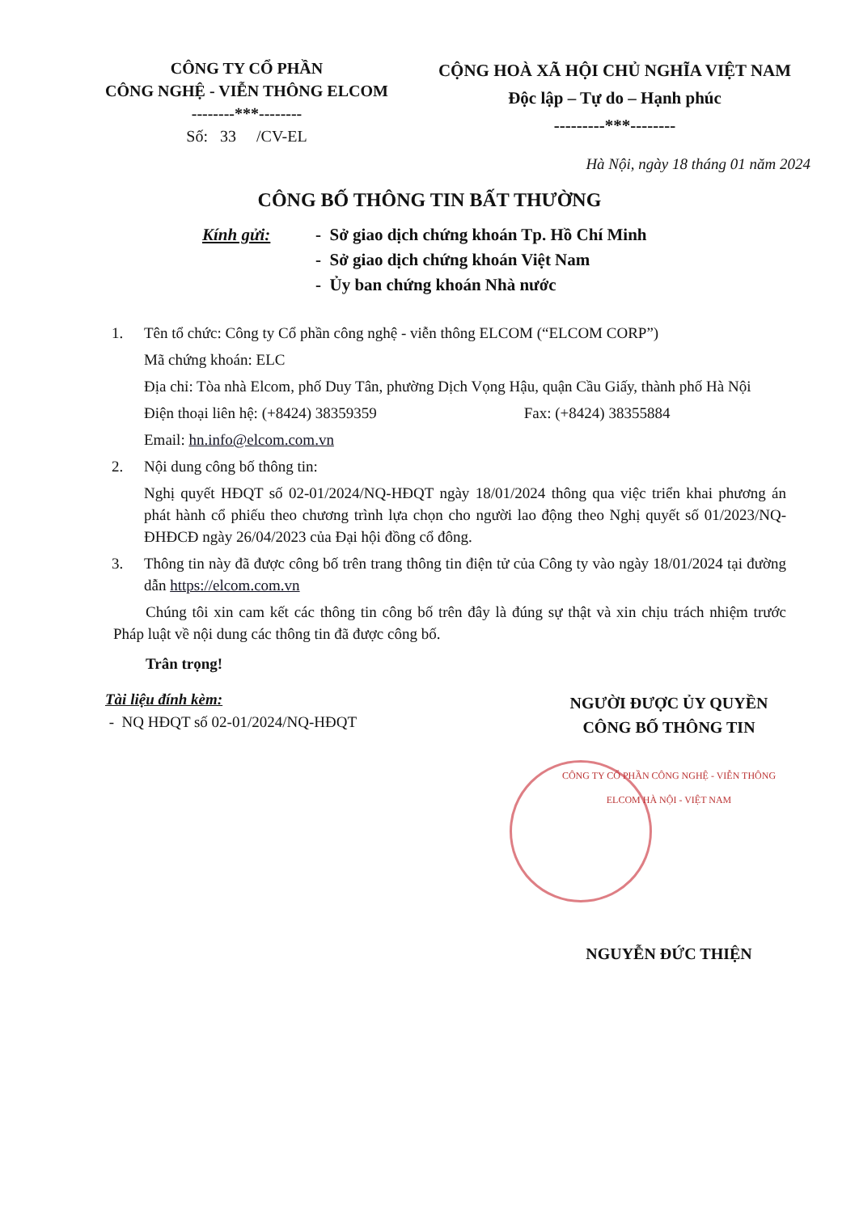CÔNG TY CỔ PHẦN
CÔNG NGHỆ - VIỄN THÔNG ELCOM
--------***--------
Số: 33 /CV-EL
CỘNG HOÀ XÃ HỘI CHỦ NGHĨA VIỆT NAM
Độc lập – Tự do – Hạnh phúc
---------***--------
Hà Nội, ngày 18 tháng 01 năm 2024
CÔNG BỐ THÔNG TIN BẤT THƯỜNG
Kính gửi: - Sở giao dịch chứng khoán Tp. Hồ Chí Minh
- Sở giao dịch chứng khoán Việt Nam
- Ủy ban chứng khoán Nhà nước
1. Tên tổ chức: Công ty Cổ phần công nghệ - viễn thông ELCOM (“ELCOM CORP”)
Mã chứng khoán: ELC
Địa chỉ: Tòa nhà Elcom, phố Duy Tân, phường Dịch Vọng Hậu, quận Cầu Giấy, thành phố Hà Nội
Điện thoại liên hệ: (+8424) 38359359 Fax: (+8424) 38355884
Email: hn.info@elcom.com.vn
2. Nội dung công bố thông tin:
Nghị quyết HĐQT số 02-01/2024/NQ-HĐQT ngày 18/01/2024 thông qua việc triển khai phương án phát hành cổ phiếu theo chương trình lựa chọn cho người lao động theo Nghị quyết số 01/2023/NQ-ĐHĐCĐ ngày 26/04/2023 của Đại hội đồng cổ đông.
3. Thông tin này đã được công bố trên trang thông tin điện tử của Công ty vào ngày 18/01/2024 tại đường dẫn https://elcom.com.vn
Chúng tôi xin cam kết các thông tin công bố trên đây là đúng sự thật và xin chịu trách nhiệm trước Pháp luật về nội dung các thông tin đã được công bố.
Trân trọng!
Tài liệu đính kèm:
- NQ HĐQT số 02-01/2024/NQ-HĐQT
NGƯỜI ĐƯỢC ỦY QUYỀN
CÔNG BỐ THÔNG TIN
CÔNG TY CỔ PHẦN CÔNG NGHỆ - VIỄN THÔNG ELCOM HÀ NỘI - VIỆT NAM
NGUYỄN ĐỨC THIỆN